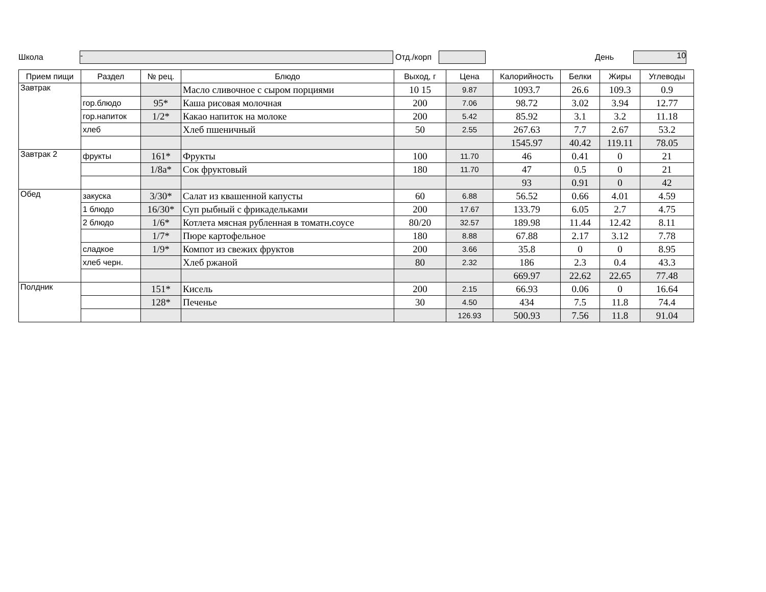Школа - Отд./корп День 10
| Прием пищи | Раздел | № рец. | Блюдо | Выход, г | Цена | Калорийность | Белки | Жиры | Углеводы |
| --- | --- | --- | --- | --- | --- | --- | --- | --- | --- |
| Завтрак | | | Масло сливочное с сыром порциями | 10 15 | 9.87 | 1093.7 | 26.6 | 109.3 | 0.9 |
| | гор.блюдо | 95* | Каша рисовая молочная | 200 | 7.06 | 98.72 | 3.02 | 3.94 | 12.77 |
| | гор.напиток | 1/2* | Какао напиток на молоке | 200 | 5.42 | 85.92 | 3.1 | 3.2 | 11.18 |
| | хлеб | | Хлеб пшеничный | 50 | 2.55 | 267.63 | 7.7 | 2.67 | 53.2 |
| | | | | | | 1545.97 | 40.42 | 119.11 | 78.05 |
| Завтрак 2 | фрукты | 161* | Фрукты | 100 | 11.70 | 46 | 0.41 | 0 | 21 |
| | | 1/8а* | Сок фруктовый | 180 | 11.70 | 47 | 0.5 | 0 | 21 |
| | | | | | | 93 | 0.91 | 0 | 42 |
| Обед | закуска | 3/30* | Салат из квашенной капусты | 60 | 6.88 | 56.52 | 0.66 | 4.01 | 4.59 |
| | 1 блюдо | 16/30* | Суп рыбный с фрикадельками | 200 | 17.67 | 133.79 | 6.05 | 2.7 | 4.75 |
| | 2 блюдо | 1/6* | Котлета мясная рубленная в томатн.соусе | 80/20 | 32.57 | 189.98 | 11.44 | 12.42 | 8.11 |
| | | 1/7* | Пюре картофельное | 180 | 8.88 | 67.88 | 2.17 | 3.12 | 7.78 |
| | сладкое | 1/9* | Компот из свежих фруктов | 200 | 3.66 | 35.8 | 0 | 0 | 8.95 |
| | хлеб черн. | | Хлеб ржаной | 80 | 2.32 | 186 | 2.3 | 0.4 | 43.3 |
| | | | | | | 669.97 | 22.62 | 22.65 | 77.48 |
| Полдник | | 151* | Кисель | 200 | 2.15 | 66.93 | 0.06 | 0 | 16.64 |
| | | 128* | Печенье | 30 | 4.50 | 434 | 7.5 | 11.8 | 74.4 |
| | | | | | 126.93 | 500.93 | 7.56 | 11.8 | 91.04 |